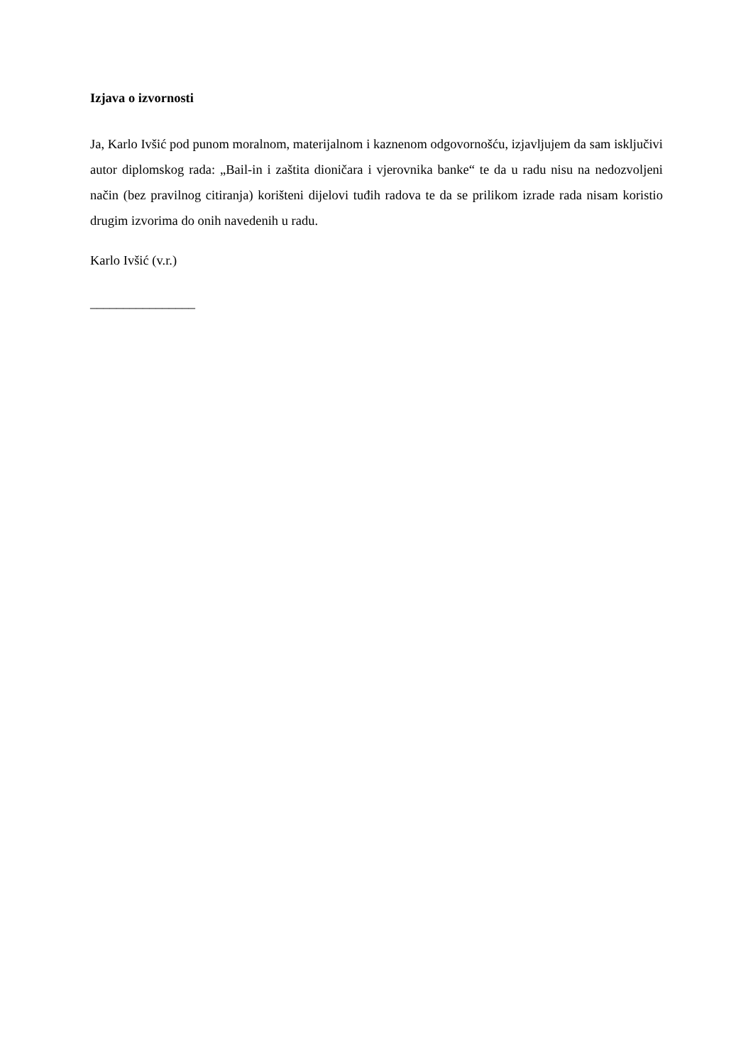Izjava o izvornosti
Ja, Karlo Ivšić pod punom moralnom, materijalnom i kaznenom odgovornošću, izjavljujem da sam isključivi autor diplomskog rada: „Bail-in i zaštita dioničara i vjerovnika banke“ te da u radu nisu na nedozvoljeni način (bez pravilnog citiranja) korišteni dijelovi tuđih radova te da se prilikom izrade rada nisam koristio drugim izvorima do onih navedenih u radu.
Karlo Ivšić (v.r.)
________________